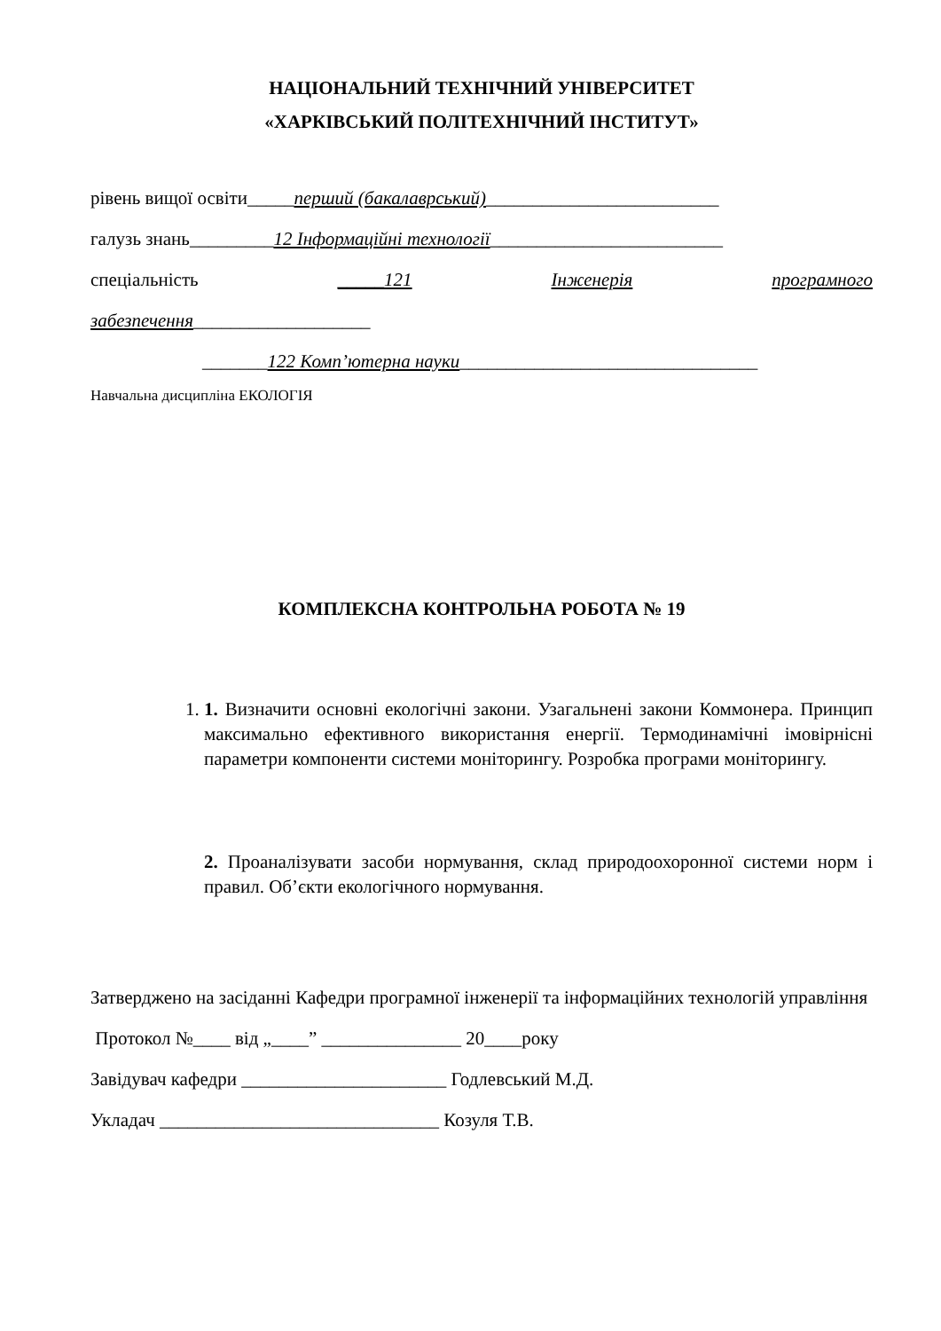НАЦІОНАЛЬНИЙ ТЕХНІЧНИЙ УНІВЕРСИТЕТ
«ХАРКІВСЬКИЙ ПОЛІТЕХНІЧНИЙ ІНСТИТУТ»
рівень вищої освіти_____перший (бакалаврський)_________________________
галузь знань_________12 Інформаційні технології_________________________
спеціальність _____121 Інженерія програмного
забезпечення___________________
_______122 Комп’ютерна науки________________________________
Навчальна дисципліна ЕКОЛОГІЯ
КОМПЛЕКСНА КОНТРОЛЬНА РОБОТА № 19
1. 1. Визначити основні екологічні закони. Узагальнені закони Коммонера. Принцип максимально ефективного використання енергії. Термодинамічні імовірнісні параметри компоненти системи моніторингу. Розробка програми моніторингу.
2. Проаналізувати засоби нормування, склад природоохоронної системи норм і правил. Об’єкти екологічного нормування.
Затверджено на засіданні Кафедри програмної інженерії та інформаційних технологій управління
Протокол №____ від „____” _______________ 20____року
Завідувач кафедри ______________________ Годлевський М.Д.
Укладач ______________________________ Козуля Т.В.